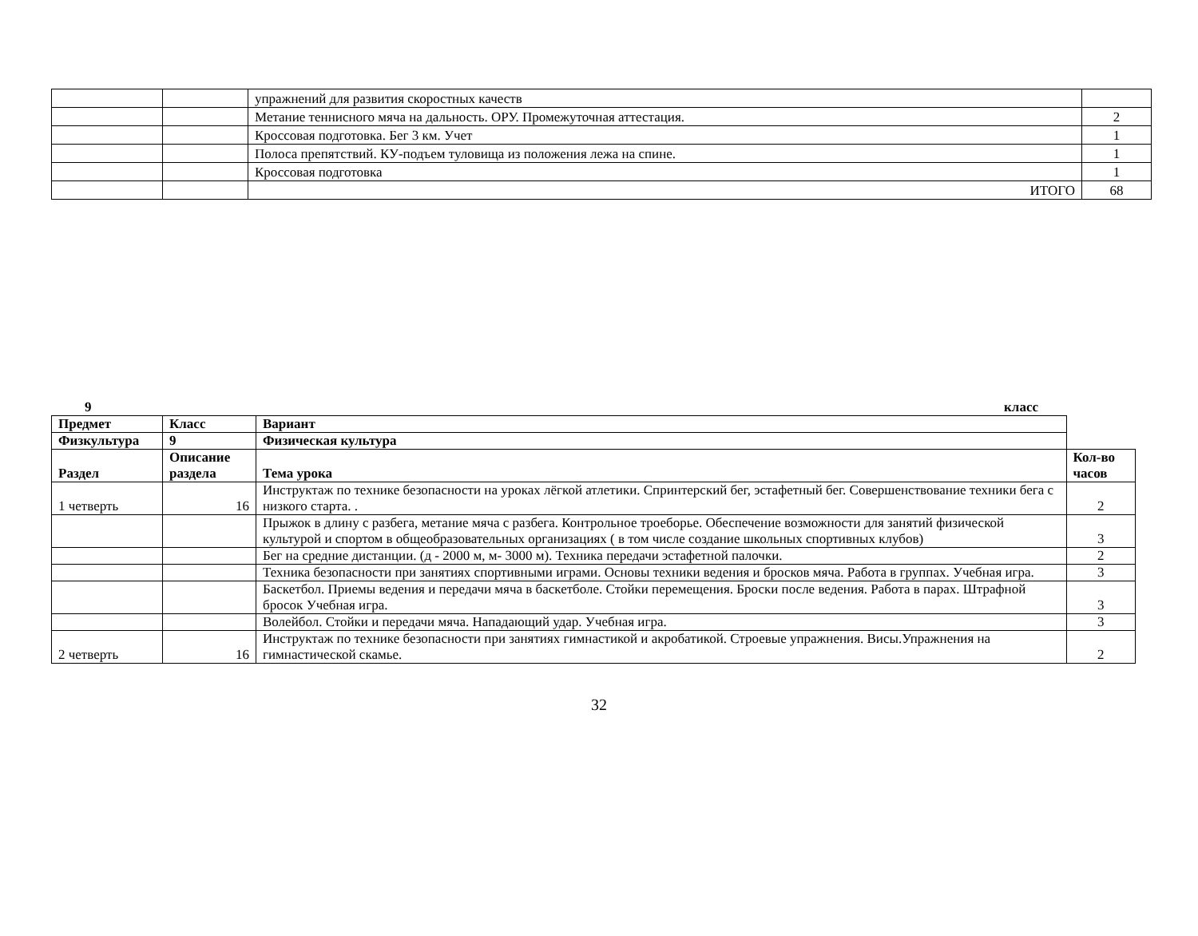| | | упражнений для развития скоростных качеств | |
| | | Метание теннисного мяча на дальность. ОРУ. Промежуточная аттестация. | 2 |
| | | Кроссовая подготовка. Бег 3 км. Учет | 1 |
| | | Полоса препятствий. КУ-подъем туловища из положения лежа на спине. | 1 |
| | | Кроссовая подготовка | 1 |
| | | ИТОГО | 68 |
9 класс
| Предмет | Класс | Вариант | |
| Физкультура | 9 | Физическая культура | |
| Раздел | Описание раздела | Тема урока | Кол-во часов |
| 1 четверть | 16 | Инструктаж по технике безопасности на уроках лёгкой атлетики. Спринтерский бег, эстафетный бег. Совершенствование техники бега с низкого старта. . | 2 |
| | | Прыжок в длину с разбега, метание мяча с разбега. Контрольное троеборье. Обеспечение возможности для занятий физической культурой и спортом в общеобразовательных организациях ( в том числе создание школьных спортивных клубов) | 3 |
| | | Бег на средние дистанции. (д - 2000 м, м- 3000 м). Техника передачи эстафетной палочки. | 2 |
| | | Техника безопасности при занятиях спортивными играми. Основы техники ведения и бросков мяча. Работа в группах. Учебная игра. | 3 |
| | | Баскетбол. Приемы ведения и передачи мяча в баскетболе. Стойки перемещения. Броски после ведения. Работа в парах. Штрафной бросок Учебная игра. | 3 |
| | | Волейбол. Стойки и передачи мяча. Нападающий удар. Учебная игра. | 3 |
| 2 четверть | 16 | Инструктаж по технике безопасности при занятиях гимнастикой и акробатикой. Строевые упражнения. Висы.Упражнения на гимнастической скамье. | 2 |
32